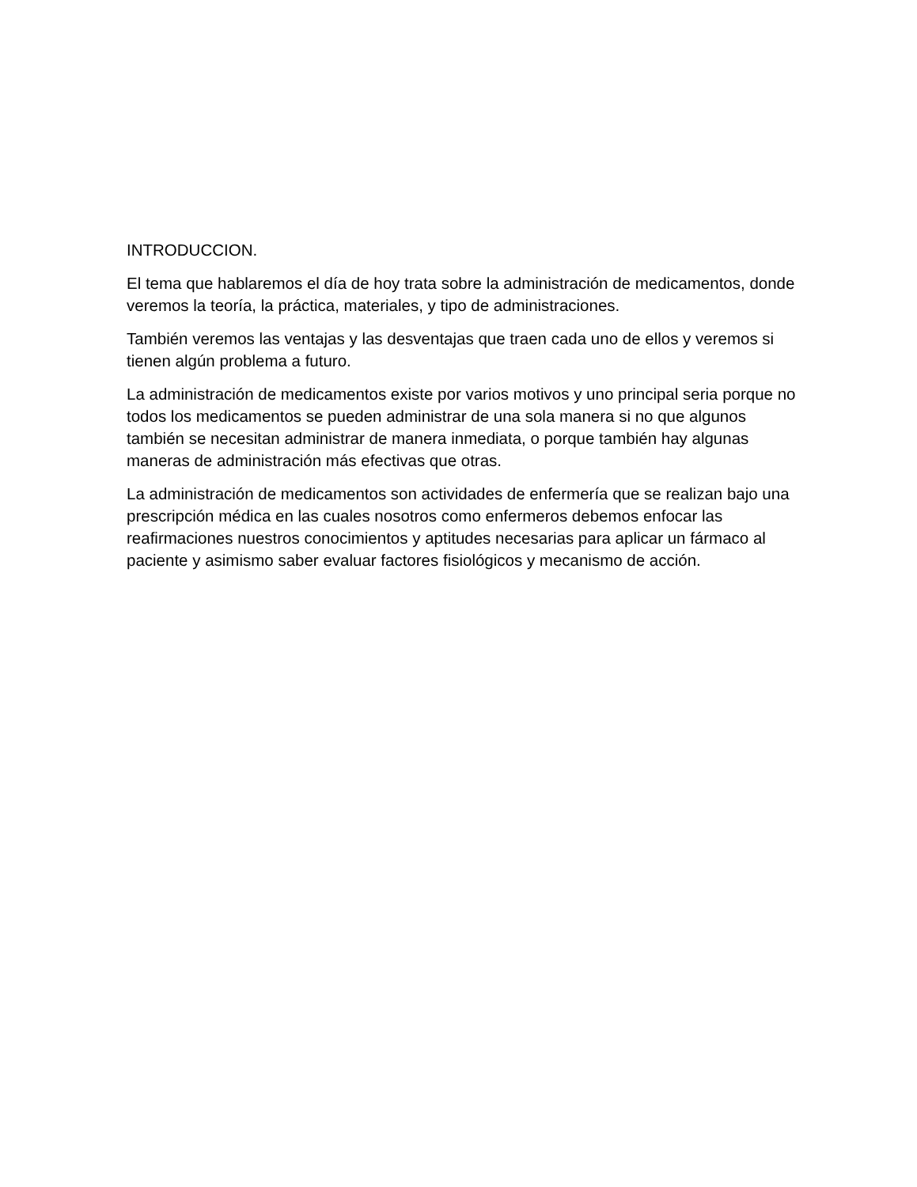INTRODUCCION.
El tema que hablaremos el día de hoy trata sobre la administración de medicamentos, donde veremos la teoría, la práctica, materiales, y tipo de administraciones.
También veremos las ventajas y las desventajas que traen cada uno de ellos y veremos si tienen algún problema a futuro.
La administración de medicamentos existe por varios motivos y uno principal seria porque no todos los medicamentos se pueden administrar de una sola manera si no que algunos también se necesitan administrar de manera inmediata, o porque también hay algunas maneras de administración más efectivas que otras.
La administración de medicamentos son actividades de enfermería que se realizan bajo una prescripción médica en las cuales nosotros como enfermeros debemos enfocar las reafirmaciones nuestros conocimientos y aptitudes necesarias para aplicar un fármaco al paciente y asimismo saber evaluar factores fisiológicos y mecanismo de acción.